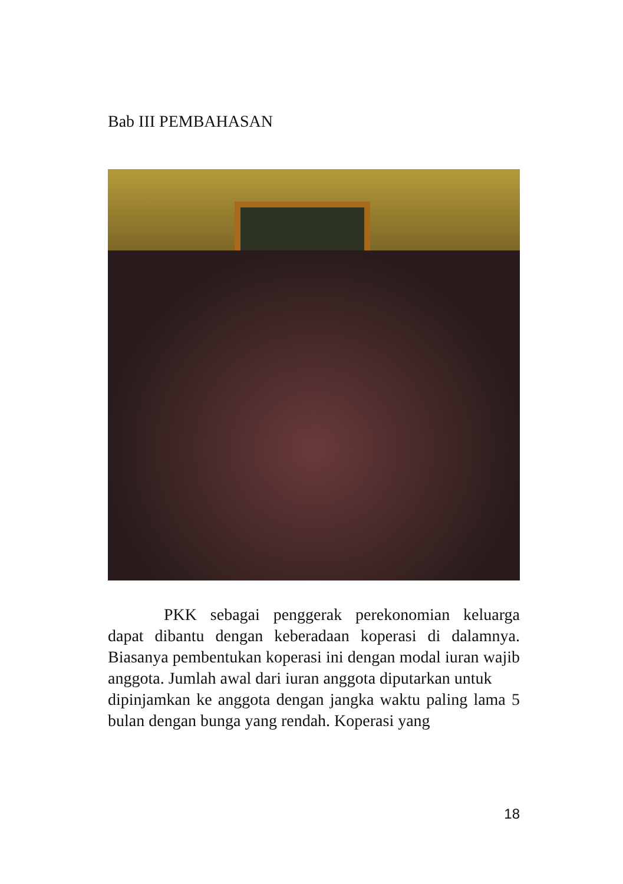Bab III PEMBAHASAN
PKK sebagai penggerak perekonomian keluarga dapat dibantu dengan keberadaan koperasi di dalamnya. Biasanya pembentukan koperasi ini dengan modal iuran wajib anggota. Jumlah awal dari iuran anggota diputarkan untuk
dipinjamkan ke anggota dengan jangka waktu paling lama 5 bulan dengan bunga yang rendah. Koperasi yang
18